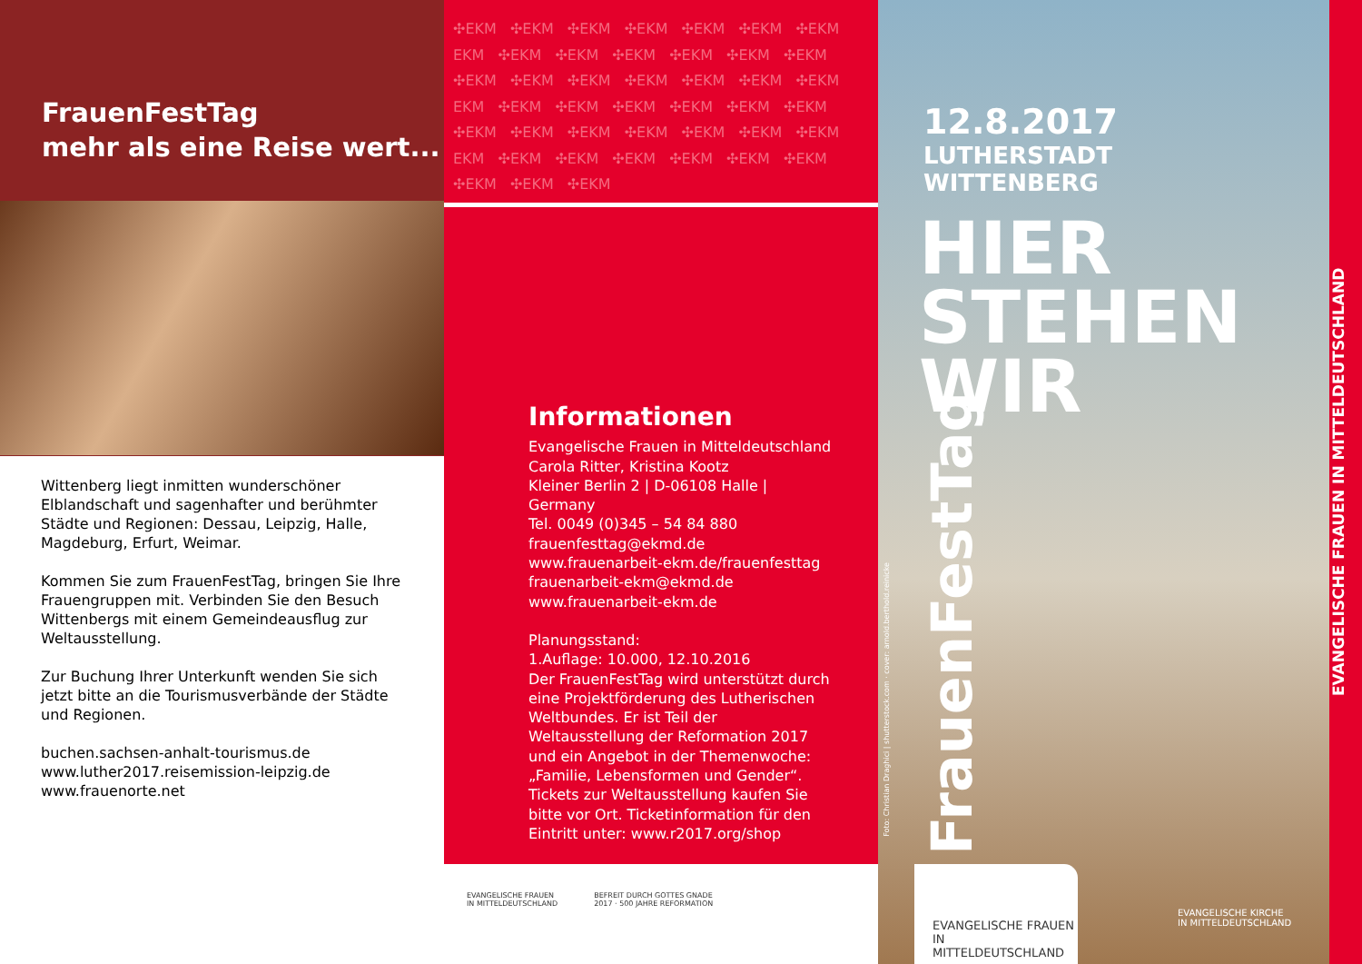FrauenFestTag
mehr als eine Reise wert...
Wittenberg liegt inmitten wunderschöner Elbland­schaft und sagenhafter und berühmter Städte und Regionen: Dessau, Leipzig, Halle, Magdeburg, Erfurt, Weimar.
Kommen Sie zum FrauenFestTag, bringen Sie Ihre Frauengruppen mit. Verbinden Sie den Besuch Wittenbergs mit einem Gemeindeausflug zur Weltausstellung.
Zur Buchung Ihrer Unterkunft wenden Sie sich jetzt bitte an die Tourismusverbände der Städte und Regionen.
buchen.sachsen-anhalt-tourismus.de
www.luther2017.reisemission-leipzig.de
www.frauenorte.net
✣EKM ✣EKM ✣EKM ✣EKM ✣EKM ✣EKM ✣EKM EKM ✣EKM ✣EKM ✣EKM ✣EKM ✣EKM ✣EKM ✣EKM ✣EKM ✣EKM ✣EKM ✣EKM ✣EKM ✣EKM EKM ✣EKM ✣EKM ✣EKM ✣EKM ✣EKM ✣EKM ✣EKM ✣EKM ✣EKM ✣EKM ✣EKM ✣EKM ✣EKM EKM ✣EKM ✣EKM ✣EKM ✣EKM ✣EKM ✣EKM ✣EKM ✣EKM ✣EKM
Informationen
Evangelische Frauen in Mitteldeutschland
Carola Ritter, Kristina Kootz
Kleiner Berlin 2 | D-06108 Halle | Germany
Tel. 0049 (0)345 – 54 84 880
frauenfesttag@ekmd.de
www.frauenarbeit-ekm.de/frauenfesttag
frauenarbeit-ekm@ekmd.de
www.frauenarbeit-ekm.de
Planungsstand:
1.Auflage: 10.000, 12.10.2016
Der FrauenFestTag wird unterstützt durch eine Projektförderung des Lutherischen Weltbundes. Er ist Teil der Weltausstellung der Reformation 2017 und ein Angebot in der Themenwoche: „Familie, Lebens­formen und Gender“.
Tickets zur Weltausstellung kaufen Sie bitte vor Ort. Ticketinformation für den Eintritt unter: www.r2017.org/shop
EVANGELISCHE FRAUEN
IN MITTELDEUTSCHLAND
BEFREIT DURCH GOTTES GNADE
2017 · 500 JAHRE REFORMATION
12.8.2017
LUTHERSTADT
WITTENBERG
HIER
STEHEN
WIR
FrauenFestTag
Foto: Christian Draghici | shutterstock.com · cover: arnold.berthold.reinicke
EVANGELISCHE FRAUEN IN MITTELDEUTSCHLAND
EVANGELISCHE KIRCHE
IN MITTELDEUTSCHLAND
EVANGELISCHE FRAUEN IN MITTELDEUTSCHLAND